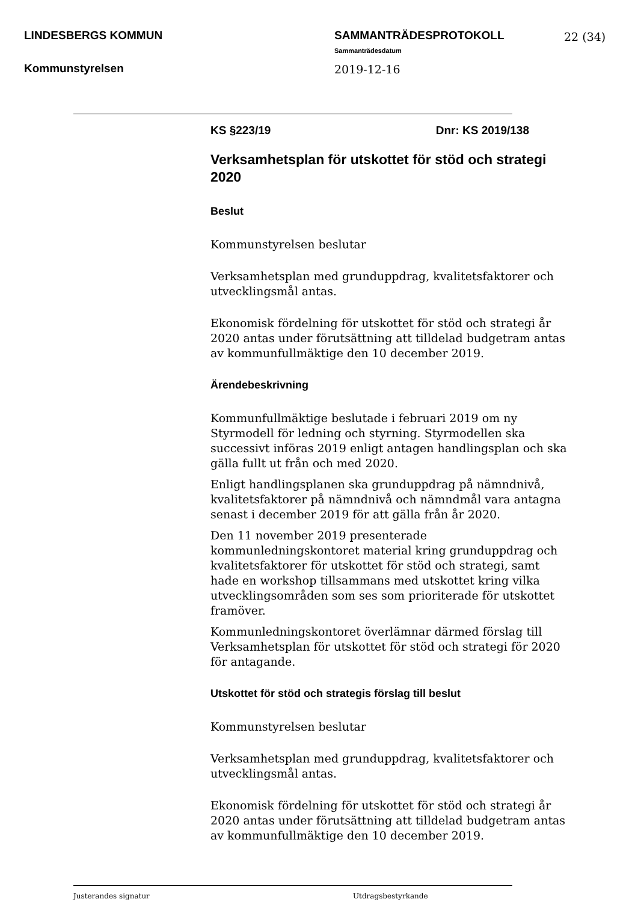LINDESBERGS KOMMUN
Kommunstyrelsen
SAMMANTRÄDESPROTOKOLL
Sammanträdesdatum
2019-12-16
22 (34)
KS §223/19 Dnr: KS 2019/138
Verksamhetsplan för utskottet för stöd och strategi 2020
Beslut
Kommunstyrelsen beslutar
Verksamhetsplan med grunduppdrag, kvalitetsfaktorer och utvecklingsmål antas.
Ekonomisk fördelning för utskottet för stöd och strategi år 2020 antas under förutsättning att tilldelad budgetram antas av kommunfullmäktige den 10 december 2019.
Ärendebeskrivning
Kommunfullmäktige beslutade i februari 2019 om ny Styrmodell för ledning och styrning. Styrmodellen ska successivt införas 2019 enligt antagen handlingsplan och ska gälla fullt ut från och med 2020.
Enligt handlingsplanen ska grunduppdrag på nämndnivå, kvalitetsfaktorer på nämndnivå och nämndmål vara antagna senast i december 2019 för att gälla från år 2020.
Den 11 november 2019 presenterade kommunledningskontoret material kring grunduppdrag och kvalitetsfaktorer för utskottet för stöd och strategi, samt hade en workshop tillsammans med utskottet kring vilka utvecklingsområden som ses som prioriterade för utskottet framöver.
Kommunledningskontoret överlämnar därmed förslag till Verksamhetsplan för utskottet för stöd och strategi för 2020 för antagande.
Utskottet för stöd och strategis förslag till beslut
Kommunstyrelsen beslutar
Verksamhetsplan med grunduppdrag, kvalitetsfaktorer och utvecklingsmål antas.
Ekonomisk fördelning för utskottet för stöd och strategi år 2020 antas under förutsättning att tilldelad budgetram antas av kommunfullmäktige den 10 december 2019.
Justerandes signatur Utdragsbestyrkande